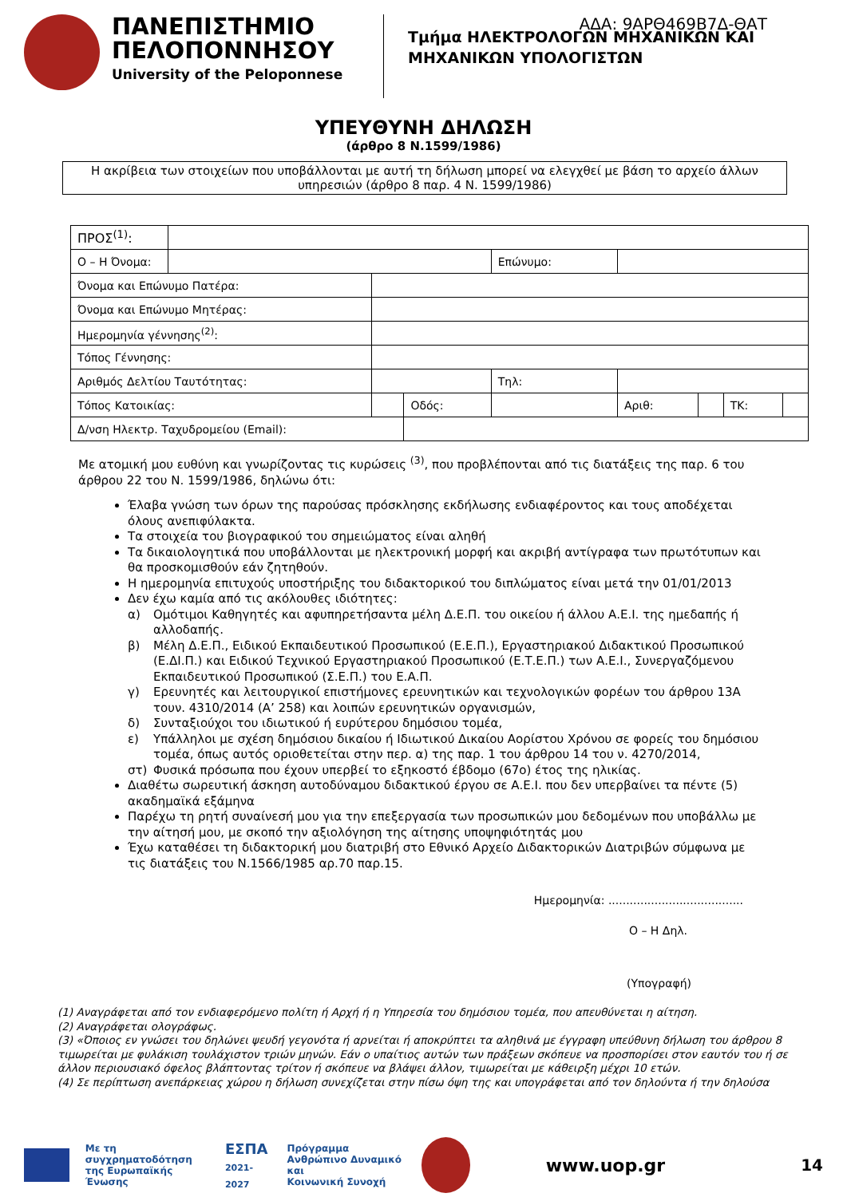ΑΔΑ: 9ΑΡΘ469Β7Δ-ΘΑΤ
ΠΑΝΕΠΙΣΤΗΜΙΟ
ΠΕΛΟΠΟΝΝΗΣΟΥ
University of the Peloponnese
Τμήμα ΗΛΕΚΤΡΟΛΟΓΩΝ ΜΗΧΑΝΙΚΩΝ ΚΑΙ
ΜΗΧΑΝΙΚΩΝ ΥΠΟΛΟΓΙΣΤΩΝ
ΥΠΕΥΘΥΝΗ ΔΗΛΩΣΗ
(άρθρο 8 Ν.1599/1986)
Η ακρίβεια των στοιχείων που υποβάλλονται με αυτή τη δήλωση μπορεί να ελεγχθεί με βάση το αρχείο άλλων υπηρεσιών (άρθρο 8 παρ. 4 Ν. 1599/1986)
| ΠΡΟΣ<sup>(1)</sup>: | | | | | | | | | |
| Ο – Η Όνομα: | | | | | Επώνυμο: | | | | |
| Όνομα και Επώνυμο Πατέρα: | | | | | | | | | |
| Όνομα και Επώνυμο Μητέρας: | | | | | | | | | |
| Ημερομηνία γέννησης<sup>(2)</sup>: | | | | | | | | | |
| Τόπος Γέννησης: | | | | | | | | | |
| Αριθμός Δελτίου Ταυτότητας: | | | | Τηλ: | | | | | |
| Τόπος Κατοικίας: | | | Οδός: | | | Αριθ: | | ΤΚ: | |
| Δ/νση Ηλεκτρ. Ταχυδρομείου (Email): | | | | | | | | | |
Με ατομική μου ευθύνη και γνωρίζοντας τις κυρώσεις <sup>(3)</sup>, που προβλέπονται από τις διατάξεις της παρ. 6 του άρθρου 22 του Ν. 1599/1986, δηλώνω ότι:
Έλαβα γνώση των όρων της παρούσας πρόσκλησης εκδήλωσης ενδιαφέροντος και τους αποδέχεται όλους ανεπιφύλακτα.
Τα στοιχεία του βιογραφικού του σημειώματος είναι αληθή
Τα δικαιολογητικά που υποβάλλονται με ηλεκτρονική μορφή και ακριβή αντίγραφα των πρωτότυπων και θα προσκομισθούν εάν ζητηθούν.
Η ημερομηνία επιτυχούς υποστήριξης του διδακτορικού του διπλώματος είναι μετά την 01/01/2013
Δεν έχω καμία από τις ακόλουθες ιδιότητες:
α) Ομότιμοι Καθηγητές και αφυπηρετήσαντα μέλη Δ.Ε.Π. του οικείου ή άλλου Α.Ε.Ι. της ημεδαπής ή αλλοδαπής.
β) Μέλη Δ.Ε.Π., Ειδικού Εκπαιδευτικού Προσωπικού (Ε.Ε.Π.), Εργαστηριακού Διδακτικού Προσωπικού (Ε.ΔΙ.Π.) και Ειδικού Τεχνικού Εργαστηριακού Προσωπικού (Ε.Τ.Ε.Π.) των Α.Ε.Ι., Συνεργαζόμενου Εκπαιδευτικού Προσωπικού (Σ.Ε.Π.) του Ε.Α.Π.
γ) Ερευνητές και λειτουργικοί επιστήμονες ερευνητικών και τεχνολογικών φορέων του άρθρου 13Α τουν. 4310/2014 (Α’ 258) και λοιπών ερευνητικών οργανισμών,
δ) Συνταξιούχοι του ιδιωτικού ή ευρύτερου δημόσιου τομέα,
ε) Υπάλληλοι με σχέση δημόσιου δικαίου ή Ιδιωτικού Δικαίου Αορίστου Χρόνου σε φορείς του δημόσιου τομέα, όπως αυτός οριοθετείται στην περ. α) της παρ. 1 του άρθρου 14 του ν. 4270/2014,
στ) Φυσικά πρόσωπα που έχουν υπερβεί το εξηκοστό έβδομο (67ο) έτος της ηλικίας.
Διαθέτω σωρευτική άσκηση αυτοδύναμου διδακτικού έργου σε Α.Ε.Ι. που δεν υπερβαίνει τα πέντε (5) ακαδημαϊκά εξάμηνα
Παρέχω τη ρητή συναίνεσή μου για την επεξεργασία των προσωπικών μου δεδομένων που υποβάλλω με την αίτησή μου, με σκοπό την αξιολόγηση της αίτησης υποψηφιότητάς μου
Έχω καταθέσει τη διδακτορική μου διατριβή στο Εθνικό Αρχείο Διδακτορικών Διατριβών σύμφωνα με τις διατάξεις του Ν.1566/1985 αρ.70 παρ.15.
Ημερομηνία: ......................................
Ο – Η Δηλ.
(Υπογραφή)
(1) Αναγράφεται από τον ενδιαφερόμενο πολίτη ή Αρχή ή η Υπηρεσία του δημόσιου τομέα, που απευθύνεται η αίτηση.
(2) Αναγράφεται ολογράφως.
(3) «Όποιος εν γνώσει του δηλώνει ψευδή γεγονότα ή αρνείται ή αποκρύπτει τα αληθινά με έγγραφη υπεύθυνη δήλωση του άρθρου 8 τιμωρείται με φυλάκιση τουλάχιστον τριών μηνών. Εάν ο υπαίτιος αυτών των πράξεων σκόπευε να προσπορίσει στον εαυτόν του ή σε άλλον περιουσιακό όφελος βλάπτοντας τρίτον ή σκόπευε να βλάψει άλλον, τιμωρείται με κάθειρξη μέχρι 10 ετών.
(4) Σε περίπτωση ανεπάρκειας χώρου η δήλωση συνεχίζεται στην πίσω όψη της και υπογράφεται από τον δηλούντα ή την δηλούσα
Με τη συγχρηματοδότηση
της Ευρωπαϊκής Ένωσης
ΕΣΠΑ
2021-2027
Πρόγραμμα
Ανθρώπινο Δυναμικό και
Κοινωνική Συνοχή
www.uop.gr 14